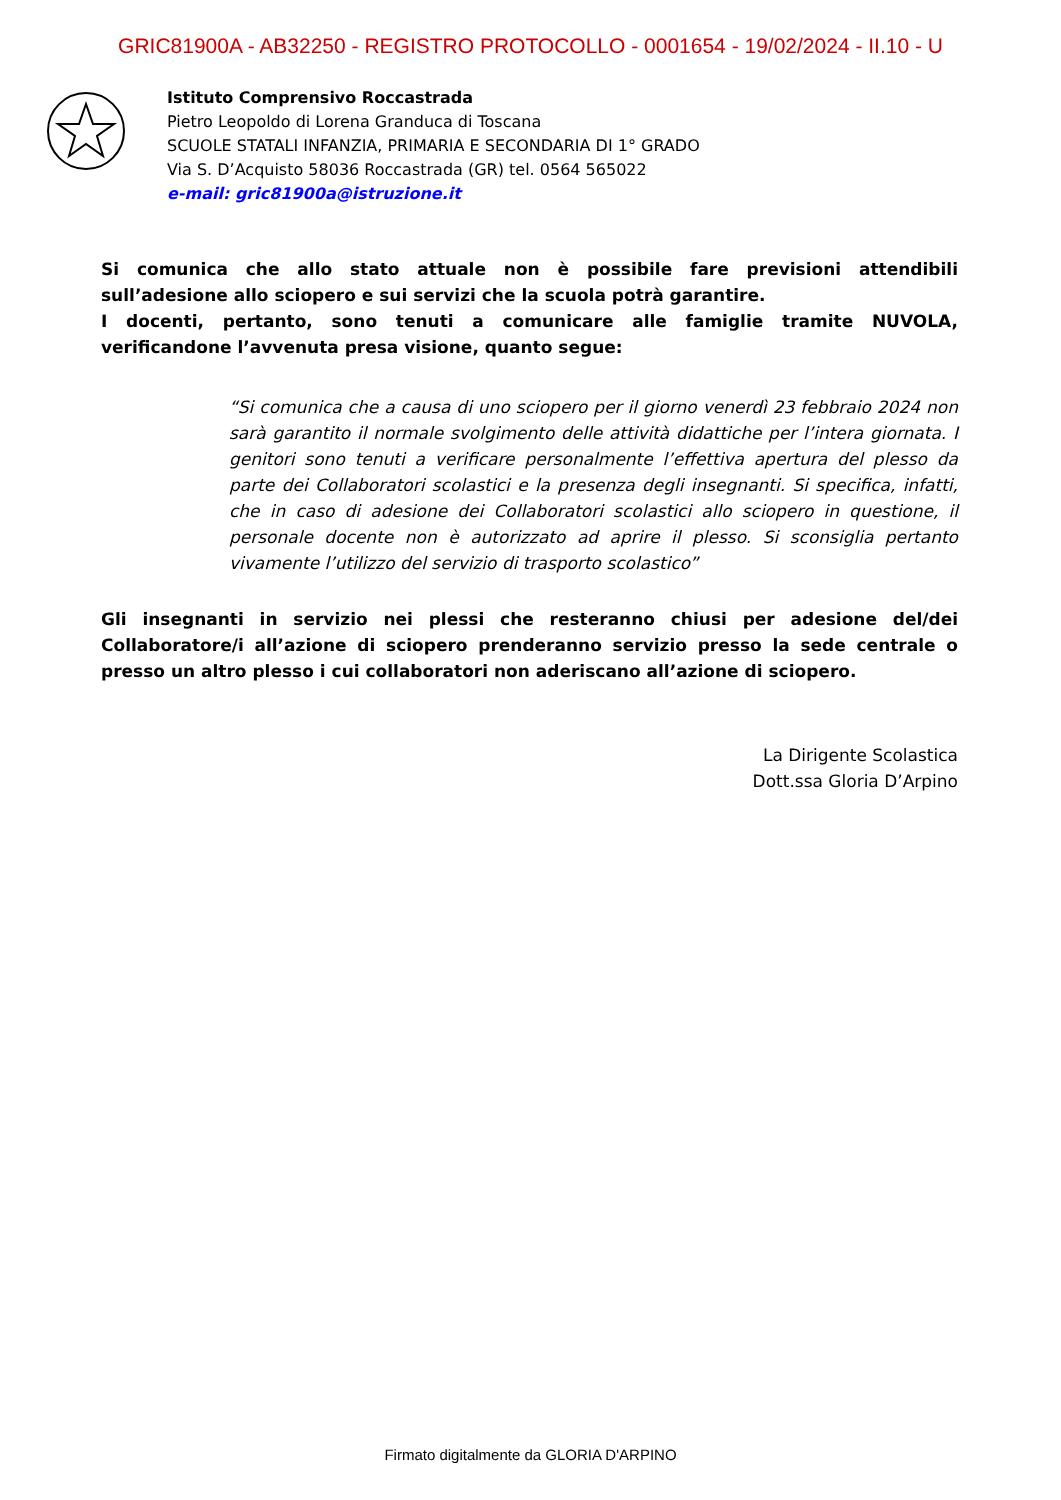GRIC81900A - AB32250 - REGISTRO PROTOCOLLO - 0001654 - 19/02/2024 - II.10 - U
Istituto Comprensivo Roccastrada
Pietro Leopoldo di Lorena Granduca di Toscana
SCUOLE STATALI INFANZIA, PRIMARIA E SECONDARIA DI 1° GRADO
Via S. D’Acquisto 58036 Roccastrada (GR) tel. 0564 565022
e-mail: gric81900a@istruzione.it
Si comunica che allo stato attuale non è possibile fare previsioni attendibili sull’adesione allo sciopero e sui servizi che la scuola potrà garantire.
I docenti, pertanto, sono tenuti a comunicare alle famiglie tramite NUVOLA, verificandone l’avvenuta presa visione, quanto segue:
“Si comunica che a causa di uno sciopero per il giorno venerdì 23 febbraio 2024 non sarà garantito il normale svolgimento delle attività didattiche per l’intera giornata. I genitori sono tenuti a verificare personalmente l’effettiva apertura del plesso da parte dei Collaboratori scolastici e la presenza degli insegnanti. Si specifica, infatti, che in caso di adesione dei Collaboratori scolastici allo sciopero in questione, il personale docente non è autorizzato ad aprire il plesso. Si sconsiglia pertanto vivamente l’utilizzo del servizio di trasporto scolastico”
Gli insegnanti in servizio nei plessi che resteranno chiusi per adesione del/dei Collaboratore/i all’azione di sciopero prenderanno servizio presso la sede centrale o presso un altro plesso i cui collaboratori non aderiscano all’azione di sciopero.
La Dirigente Scolastica
Dott.ssa Gloria D’Arpino
Firmato digitalmente da GLORIA D'ARPINO